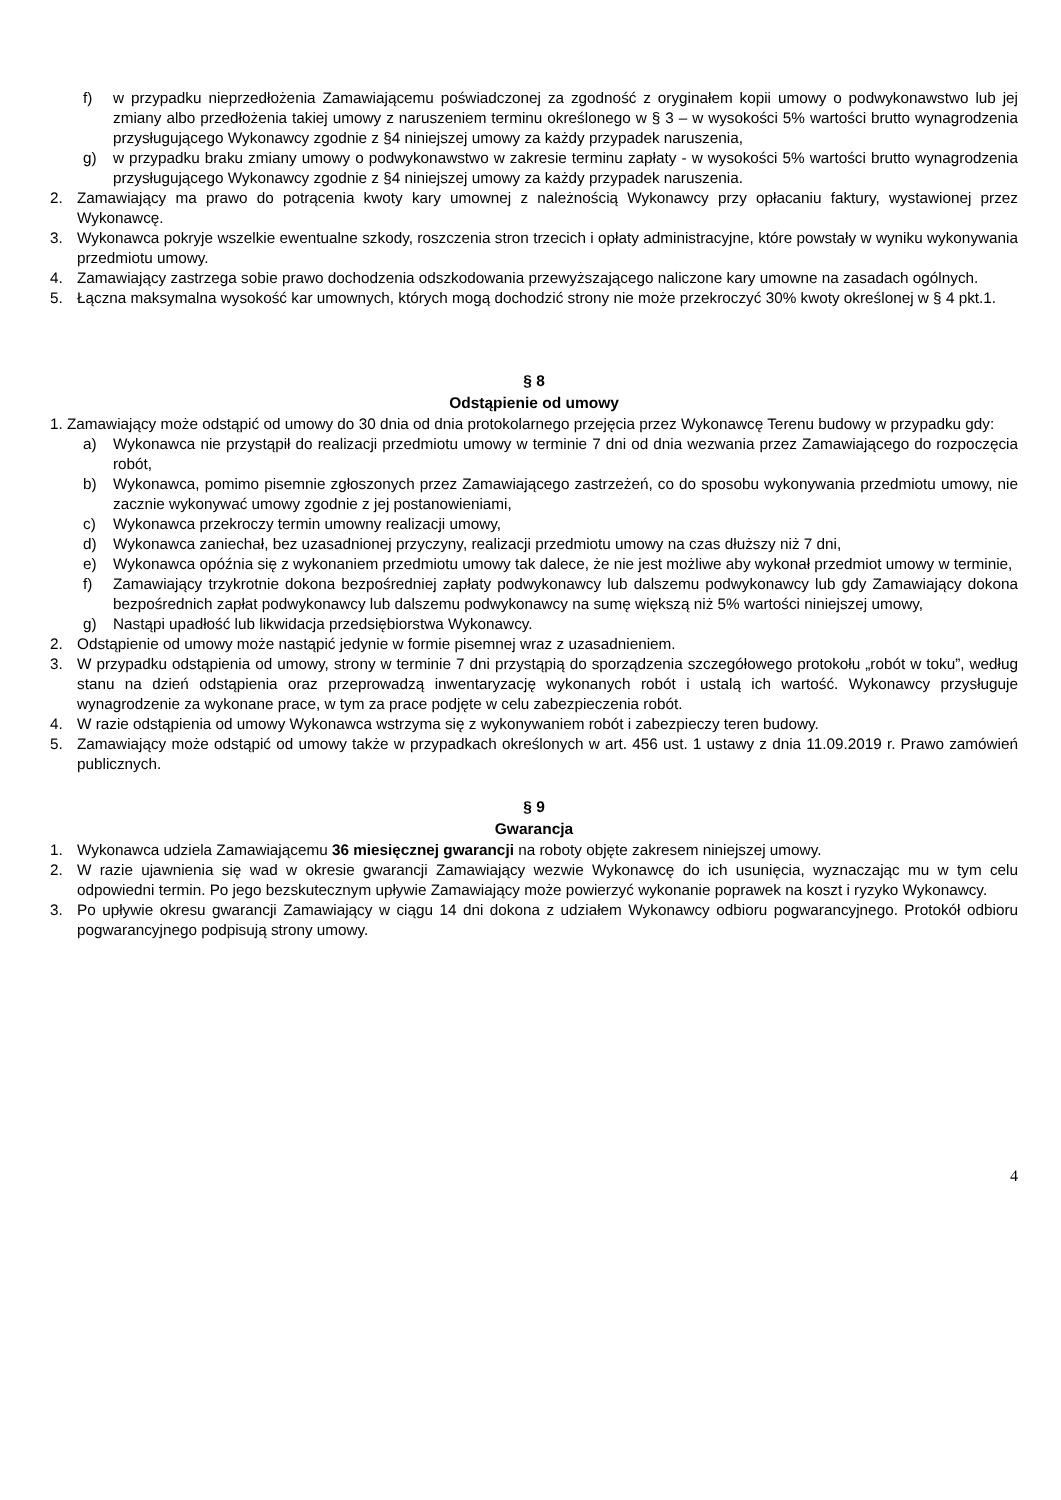f) w przypadku nieprzedłożenia Zamawiającemu poświadczonej za zgodność z oryginałem kopii umowy o podwykonawstwo lub jej zmiany albo przedłożenia takiej umowy z naruszeniem terminu określonego w § 3 – w wysokości 5% wartości brutto wynagrodzenia przysługującego Wykonawcy zgodnie z §4 niniejszej umowy za każdy przypadek naruszenia,
g) w przypadku braku zmiany umowy o podwykonawstwo w zakresie terminu zapłaty - w wysokości 5% wartości brutto wynagrodzenia przysługującego Wykonawcy zgodnie z §4 niniejszej umowy za każdy przypadek naruszenia.
2. Zamawiający ma prawo do potrącenia kwoty kary umownej z należnością Wykonawcy przy opłacaniu faktury, wystawionej przez Wykonawcę.
3. Wykonawca pokryje wszelkie ewentualne szkody, roszczenia stron trzecich i opłaty administracyjne, które powstały w wyniku wykonywania przedmiotu umowy.
4. Zamawiający zastrzega sobie prawo dochodzenia odszkodowania przewyższającego naliczone kary umowne na zasadach ogólnych.
5. Łączna maksymalna wysokość kar umownych, których mogą dochodzić strony nie może przekroczyć 30% kwoty określonej w § 4 pkt.1.
§ 8
Odstąpienie od umowy
1. Zamawiający może odstąpić od umowy do 30 dnia od dnia protokolarnego przejęcia przez Wykonawcę Terenu budowy w przypadku gdy:
a) Wykonawca nie przystąpił do realizacji przedmiotu umowy w terminie 7 dni od dnia wezwania przez Zamawiającego do rozpoczęcia robót,
b) Wykonawca, pomimo pisemnie zgłoszonych przez Zamawiającego zastrzeżeń, co do sposobu wykonywania przedmiotu umowy, nie zacznie wykonywać umowy zgodnie z jej postanowieniami,
c) Wykonawca przekroczy termin umowny realizacji umowy,
d) Wykonawca zaniechał, bez uzasadnionej przyczyny, realizacji przedmiotu umowy na czas dłuższy niż 7 dni,
e) Wykonawca opóźnia się z wykonaniem przedmiotu umowy tak dalece, że nie jest możliwe aby wykonał przedmiot umowy w terminie,
f) Zamawiający trzykrotnie dokona bezpośredniej zapłaty podwykonawcy lub dalszemu podwykonawcy lub gdy Zamawiający dokona bezpośrednich zapłat podwykonawcy lub dalszemu podwykonawcy na sumę większą niż 5% wartości niniejszej umowy,
g) Nastąpi upadłość lub likwidacja przedsiębiorstwa Wykonawcy.
2. Odstąpienie od umowy może nastąpić jedynie w formie pisemnej wraz z uzasadnieniem.
3. W przypadku odstąpienia od umowy, strony w terminie 7 dni przystąpią do sporządzenia szczegółowego protokołu „robót w toku”, według stanu na dzień odstąpienia oraz przeprowadzą inwentaryzację wykonanych robót i ustalą ich wartość. Wykonawcy przysługuje wynagrodzenie za wykonane prace, w tym za prace podjęte w celu zabezpieczenia robót.
4. W razie odstąpienia od umowy Wykonawca wstrzyma się z wykonywaniem robót i zabezpieczy teren budowy.
5. Zamawiający może odstąpić od umowy także w przypadkach określonych w art. 456 ust. 1 ustawy z dnia 11.09.2019 r. Prawo zamówień publicznych.
§ 9
Gwarancja
1. Wykonawca udziela Zamawiającemu 36 miesięcznej gwarancji na roboty objęte zakresem niniejszej umowy.
2. W razie ujawnienia się wad w okresie gwarancji Zamawiający wezwie Wykonawcę do ich usunięcia, wyznaczając mu w tym celu odpowiedni termin. Po jego bezskutecznym upływie Zamawiający może powierzyć wykonanie poprawek na koszt i ryzyko Wykonawcy.
3. Po upływie okresu gwarancji Zamawiający w ciągu 14 dni dokona z udziałem Wykonawcy odbioru pogwarancyjnego. Protokół odbioru pogwarancyjnego podpisują strony umowy.
4